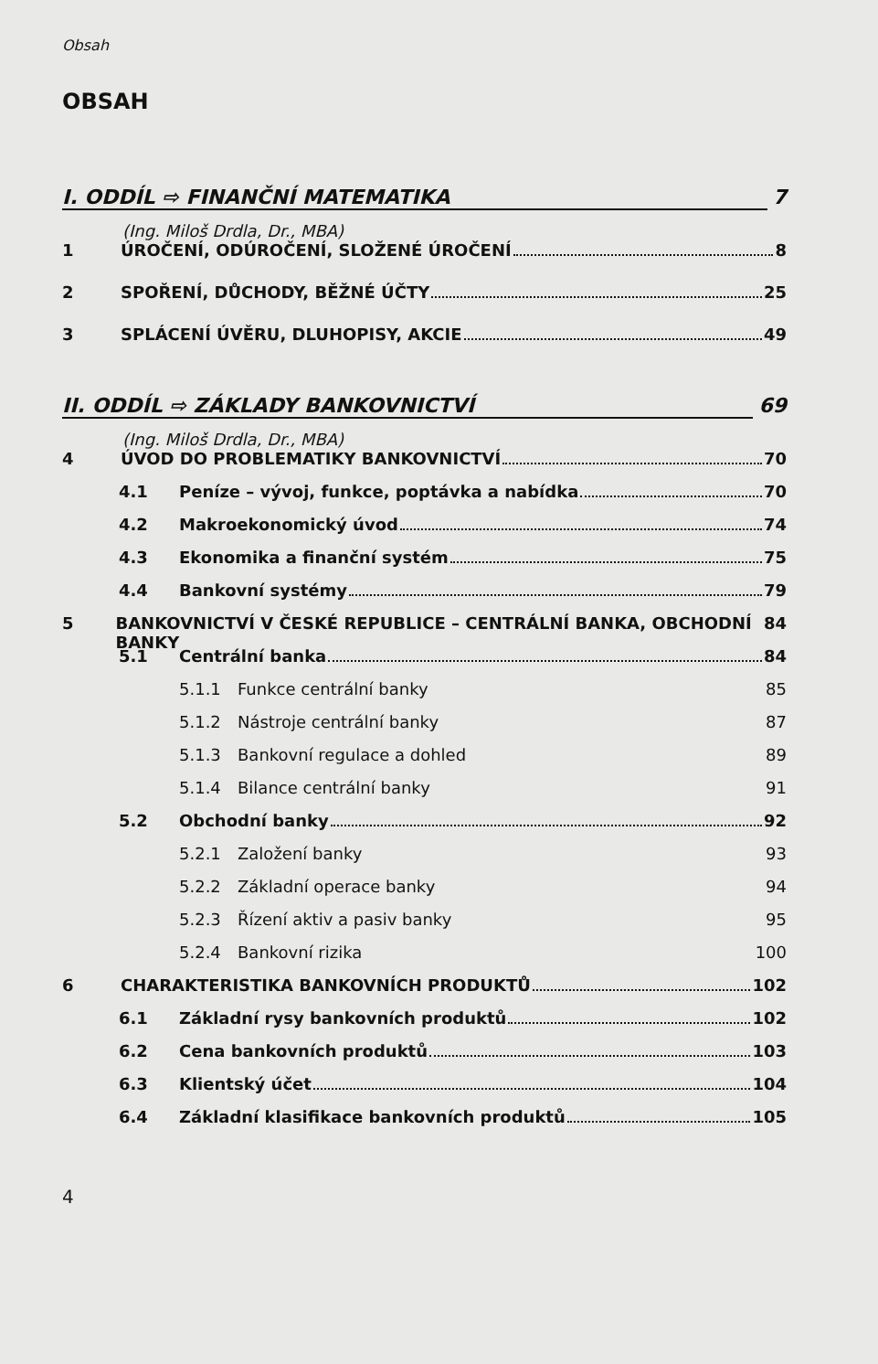Obsah
OBSAH
I. ODDÍL ⇨ FINANČNÍ MATEMATIKA 7
(Ing. Miloš Drdla, Dr., MBA)
1 ÚROČENÍ, ODÚROČENÍ, SLOŽENÉ ÚROČENÍ 8
2 SPOŘENÍ, DŮCHODY, BĚŽNÉ ÚČTY 25
3 SPLÁCENÍ ÚVĚRU, DLUHOPISY, AKCIE 49
II. ODDÍL ⇨ ZÁKLADY BANKOVNICTVÍ 69
(Ing. Miloš Drdla, Dr., MBA)
4 ÚVOD DO PROBLEMATIKY BANKOVNICTVÍ 70
4.1 Peníze – vývoj, funkce, poptávka a nabídka 70
4.2 Makroekonomický úvod 74
4.3 Ekonomika a finanční systém 75
4.4 Bankovní systémy 79
5 BANKOVNICTVÍ V ČESKÉ REPUBLICE – CENTRÁLNÍ BANKA, OBCHODNÍ BANKY 84
5.1 Centrální banka 84
5.1.1 Funkce centrální banky 85
5.1.2 Nástroje centrální banky 87
5.1.3 Bankovní regulace a dohled 89
5.1.4 Bilance centrální banky 91
5.2 Obchodní banky 92
5.2.1 Založení banky 93
5.2.2 Základní operace banky 94
5.2.3 Řízení aktiv a pasiv banky 95
5.2.4 Bankovní rizika 100
6 CHARAKTERISTIKA BANKOVNÍCH PRODUKTŮ 102
6.1 Základní rysy bankovních produktů 102
6.2 Cena bankovních produktů 103
6.3 Klientský účet 104
6.4 Základní klasifikace bankovních produktů 105
4